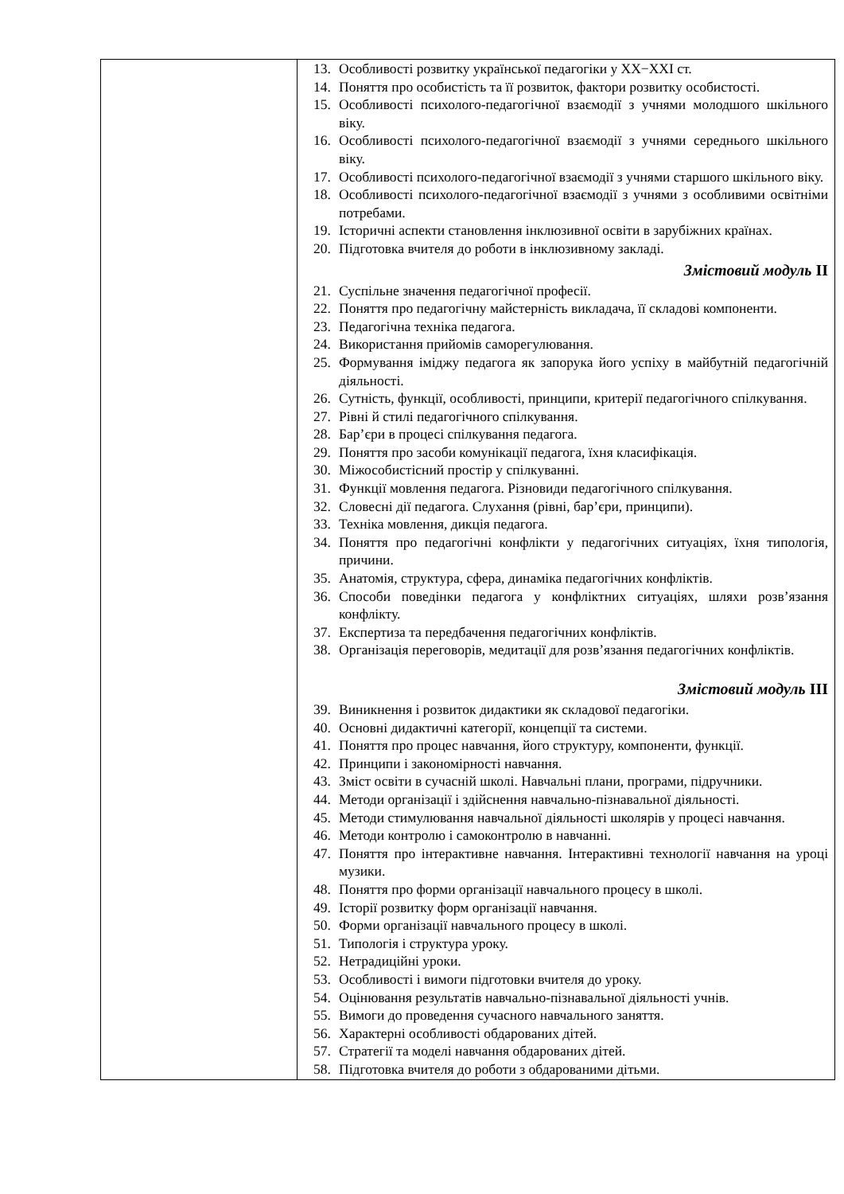| | 13. Особливості розвитку української педагогіки у XX−XXI ст. 14. Поняття про особистість та її розвиток, фактори розвитку особистості. 15. Особливості психолого-педагогічної взаємодії з учнями молодшого шкільного віку. 16. Особливості психолого-педагогічної взаємодії з учнями середнього шкільного віку. 17. Особливості психолого-педагогічної взаємодії з учнями старшого шкільного віку. 18. Особливості психолого-педагогічної взаємодії з учнями з особливими освітніми потребами. 19. Історичні аспекти становлення інклюзивної освіти в зарубіжних країнах. 20. Підготовка вчителя до роботи в інклюзивному закладі. Змістовий модуль II 21. Суспільне значення педагогічної професії. 22. Поняття про педагогічну майстерність викладача, її складові компоненти. 23. Педагогічна техніка педагога. 24. Використання прийомів саморегулювання. 25. Формування іміджу педагога як запорука його успіху в майбутній педагогічній діяльності. 26. Сутність, функції, особливості, принципи, критерії педагогічного спілкування. 27. Рівні й стилі педагогічного спілкування. 28. Бар’єри в процесі спілкування педагога. 29. Поняття про засоби комунікації педагога, їхня класифікація. 30. Міжособистісний простір у спілкуванні. 31. Функції мовлення педагога. Різновиди педагогічного спілкування. 32. Словесні дії педагога. Слухання (рівні, бар’єри, принципи). 33. Техніка мовлення, дикція педагога. 34. Поняття про педагогічні конфлікти у педагогічних ситуаціях, їхня типологія, причини. 35. Анатомія, структура, сфера, динаміка педагогічних конфліктів. 36. Способи поведінки педагога у конфліктних ситуаціях, шляхи розв’язання конфлікту. 37. Експертиза та передбачення педагогічних конфліктів. 38. Організація переговорів, медитації для розв’язання педагогічних конфліктів. Змістовий модуль III 39. Виникнення і розвиток дидактики як складової педагогіки. 40. Основні дидактичні категорії, концепції та системи. 41. Поняття про процес навчання, його структуру, компоненти, функції. 42. Принципи і закономірності навчання. 43. Зміст освіти в сучасній школі. Навчальні плани, програми, підручники. 44. Методи організації і здійснення навчально-пізнавальної діяльності. 45. Методи стимулювання навчальної діяльності школярів у процесі навчання. 46. Методи контролю і самоконтролю в навчанні. 47. Поняття про інтерактивне навчання. Інтерактивні технології навчання на уроці музики. 48. Поняття про форми організації навчального процесу в школі. 49. Історії розвитку форм організації навчання. 50. Форми організації навчального процесу в школі. 51. Типологія і структура уроку. 52. Нетрадиційні уроки. 53. Особливості і вимоги підготовки вчителя до уроку. 54. Оцінювання результатів навчально-пізнавальної діяльності учнів. 55. Вимоги до проведення сучасного навчального заняття. 56. Характерні особливості обдарованих дітей. 57. Стратегії та моделі навчання обдарованих дітей. 58. Підготовка вчителя до роботи з обдарованими дітьми. |